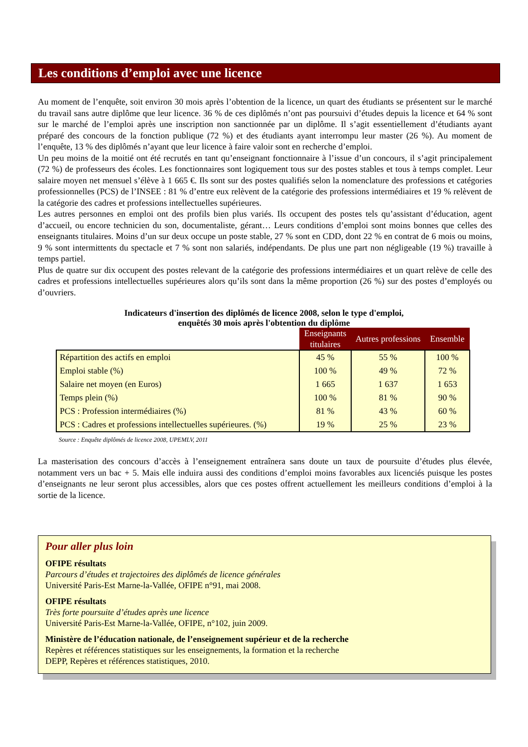Les conditions d’emploi avec une licence
Au moment de l’enquête, soit environ 30 mois après l’obtention de la licence, un quart des étudiants se présentent sur le marché du travail sans autre diplôme que leur licence. 36 % de ces diplômés n’ont pas poursuivi d’études depuis la licence et 64 % sont sur le marché de l’emploi après une inscription non sanctionnée par un diplôme. Il s’agit essentiellement d’étudiants ayant préparé des concours de la fonction publique (72 %) et des étudiants ayant interrompu leur master (26 %). Au moment de l’enquête, 13 % des diplômés n’ayant que leur licence à faire valoir sont en recherche d’emploi.
Un peu moins de la moitié ont été recrutés en tant qu’enseignant fonctionnaire à l’issue d’un concours, il s’agit principalement (72 %) de professeurs des écoles. Les fonctionnaires sont logiquement tous sur des postes stables et tous à temps complet. Leur salaire moyen net mensuel s’élève à 1 665 €. Ils sont sur des postes qualifiés selon la nomenclature des professions et catégories professionnelles (PCS) de l’INSEE : 81 % d’entre eux relèvent de la catégorie des professions intermédiaires et 19 % relèvent de la catégorie des cadres et professions intellectuelles supérieures.
Les autres personnes en emploi ont des profils bien plus variés. Ils occupent des postes tels qu’assistant d’éducation, agent d’accueil, ou encore technicien du son, documentaliste, gérant… Leurs conditions d’emploi sont moins bonnes que celles des enseignants titulaires. Moins d’un sur deux occupe un poste stable, 27 % sont en CDD, dont 22 % en contrat de 6 mois ou moins, 9 % sont intermittents du spectacle et 7 % sont non salariés, indépendants. De plus une part non négligeable (19 %) travaille à temps partiel.
Plus de quatre sur dix occupent des postes relevant de la catégorie des professions intermédiaires et un quart relève de celle des cadres et professions intellectuelles supérieures alors qu’ils sont dans la même proportion (26 %) sur des postes d’employés ou d’ouvriers.
Indicateurs d'insertion des diplômés de licence 2008, selon le type d'emploi,
enquêtés 30 mois après l'obtention du diplôme
| | Enseignants titulaires | Autres professions | Ensemble |
| --- | --- | --- | --- |
| Répartition des actifs en emploi | 45 % | 55 % | 100 % |
| Emploi stable (%) | 100 % | 49 % | 72 % |
| Salaire net moyen (en Euros) | 1 665 | 1 637 | 1 653 |
| Temps plein (%) | 100 % | 81 % | 90 % |
| PCS : Profession intermédiaires (%) | 81 % | 43 % | 60 % |
| PCS : Cadres et professions intellectuelles supérieures. (%) | 19 % | 25 % | 23 % |
Source : Enquête diplômés de licence 2008, UPEMLV, 2011
La masterisation des concours d’accès à l’enseignement entraînera sans doute un taux de poursuite d’études plus élevée, notamment vers un bac + 5. Mais elle induira aussi des conditions d’emploi moins favorables aux licenciés puisque les postes d’enseignants ne leur seront plus accessibles, alors que ces postes offrent actuellement les meilleurs conditions d’emploi à la sortie de la licence.
Pour aller plus loin
OFIPE résultats
Parcours d’études et trajectoires des diplômés de licence générales
Université Paris-Est Marne-la-Vallée, OFIPE n°91, mai 2008.
OFIPE résultats
Très forte poursuite d’études après une licence
Université Paris-Est Marne-la-Vallée, OFIPE, n°102, juin 2009.
Ministère de l’éducation nationale, de l’enseignement supérieur et de la recherche
Repères et références statistiques sur les enseignements, la formation et la recherche
DEPP, Repères et références statistiques, 2010.